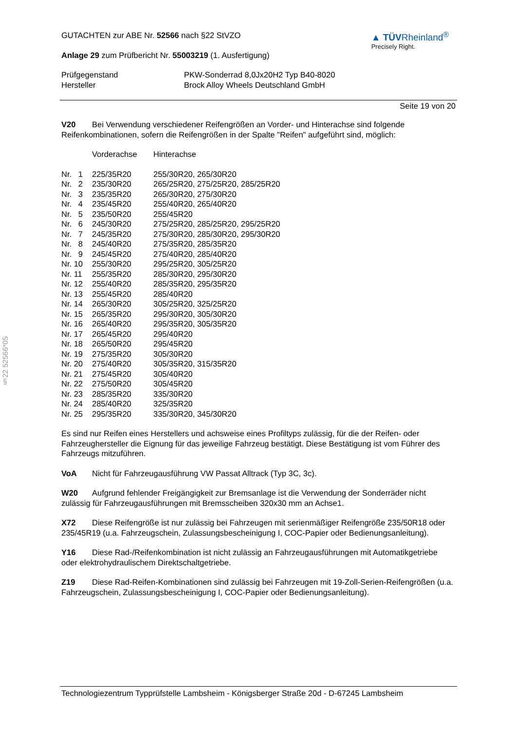§22 52566*05
GUTACHTEN zur ABE Nr. 52566 nach §22 StVZO
Anlage 29 zum Prüfbericht Nr. 55003219 (1. Ausfertigung)
▲ TÜVRheinland<sup>®</sup>
Precisely Right.
| Prüfgegenstand | PKW-Sonderrad 8,0Jx20H2 Typ B40-8020 |
| Hersteller | Brock Alloy Wheels Deutschland GmbH |
Seite 19 von 20
V20 Bei Verwendung verschiedener Reifengrößen an Vorder- und Hinterachse sind folgende Reifenkombinationen, sofern die Reifengrößen in der Spalte "Reifen" aufgeführt sind, möglich:
| | Vorderachse | Hinterachse |
| Nr. 1 | 225/35R20 | 255/30R20, 265/30R20 |
| Nr. 2 | 235/30R20 | 265/25R20, 275/25R20, 285/25R20 |
| Nr. 3 | 235/35R20 | 265/30R20, 275/30R20 |
| Nr. 4 | 235/45R20 | 255/40R20, 265/40R20 |
| Nr. 5 | 235/50R20 | 255/45R20 |
| Nr. 6 | 245/30R20 | 275/25R20, 285/25R20, 295/25R20 |
| Nr. 7 | 245/35R20 | 275/30R20, 285/30R20, 295/30R20 |
| Nr. 8 | 245/40R20 | 275/35R20, 285/35R20 |
| Nr. 9 | 245/45R20 | 275/40R20, 285/40R20 |
| Nr. 10 | 255/30R20 | 295/25R20, 305/25R20 |
| Nr. 11 | 255/35R20 | 285/30R20, 295/30R20 |
| Nr. 12 | 255/40R20 | 285/35R20, 295/35R20 |
| Nr. 13 | 255/45R20 | 285/40R20 |
| Nr. 14 | 265/30R20 | 305/25R20, 325/25R20 |
| Nr. 15 | 265/35R20 | 295/30R20, 305/30R20 |
| Nr. 16 | 265/40R20 | 295/35R20, 305/35R20 |
| Nr. 17 | 265/45R20 | 295/40R20 |
| Nr. 18 | 265/50R20 | 295/45R20 |
| Nr. 19 | 275/35R20 | 305/30R20 |
| Nr. 20 | 275/40R20 | 305/35R20, 315/35R20 |
| Nr. 21 | 275/45R20 | 305/40R20 |
| Nr. 22 | 275/50R20 | 305/45R20 |
| Nr. 23 | 285/35R20 | 335/30R20 |
| Nr. 24 | 285/40R20 | 325/35R20 |
| Nr. 25 | 295/35R20 | 335/30R20, 345/30R20 |
Es sind nur Reifen eines Herstellers und achsweise eines Profiltyps zulässig, für die der Reifen- oder Fahrzeughersteller die Eignung für das jeweilige Fahrzeug bestätigt. Diese Bestätigung ist vom Führer des Fahrzeugs mitzuführen.
VoA Nicht für Fahrzeugausführung VW Passat Alltrack (Typ 3C, 3c).
W20 Aufgrund fehlender Freigängigkeit zur Bremsanlage ist die Verwendung der Sonderräder nicht zulässig für Fahrzeugausführungen mit Bremsscheiben 320x30 mm an Achse1.
X72 Diese Reifengröße ist nur zulässig bei Fahrzeugen mit serienmäßiger Reifengröße 235/50R18 oder 235/45R19 (u.a. Fahrzeugschein, Zulassungsbescheinigung I, COC-Papier oder Bedienungsanleitung).
Y16 Diese Rad-/Reifenkombination ist nicht zulässig an Fahrzeugausführungen mit Automatikgetriebe oder elektrohydraulischem Direktschaltgetriebe.
Z19 Diese Rad-Reifen-Kombinationen sind zulässig bei Fahrzeugen mit 19-Zoll-Serien-Reifengrößen (u.a. Fahrzeugschein, Zulassungsbescheinigung I, COC-Papier oder Bedienungsanleitung).
Technologiezentrum Typprüfstelle Lambsheim - Königsberger Straße 20d - D-67245 Lambsheim